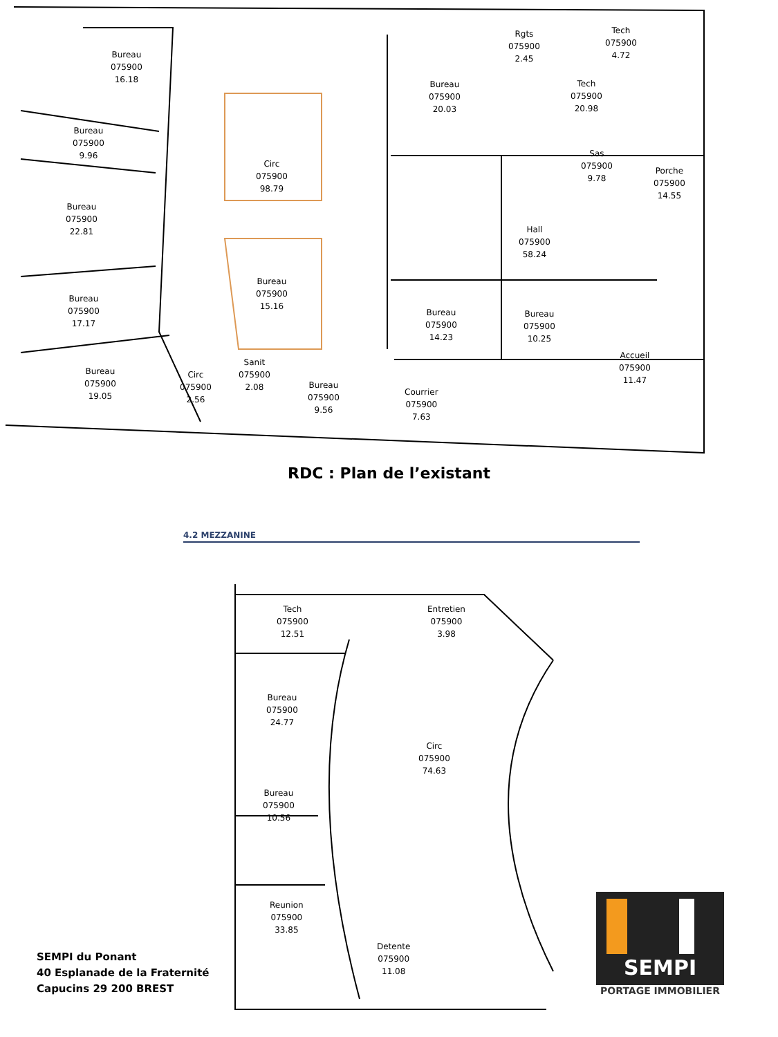Bureau
075900
16.18
Bureau
075900
9.96
Bureau
075900
22.81
Bureau
075900
17.17
Bureau
075900
19.05
Circ
075900
2.56
Sanit
075900
2.08
Circ
075900
98.79
Bureau
075900
15.16
Bureau
075900
9.56
Bureau
075900
20.03
Rgts
075900
2.45
Tech
075900
4.72
Tech
075900
20.98
Sas
075900
9.78
Porche
075900
14.55
Hall
075900
58.24
Bureau
075900
14.23
Bureau
075900
10.25
Accueil
075900
11.47
Courrier
075900
7.63
RDC : Plan de l’existant
4.2 MEZZANINE
Tech
075900
12.51
Entretien
075900
3.98
Bureau
075900
24.77
Circ
075900
74.63
Bureau
075900
10.56
Reunion
075900
33.85
Detente
075900
11.08
SEMPI du Ponant
40 Esplanade de la Fraternité
Capucins 29 200 BREST
SEMPI
PORTAGE IMMOBILIER